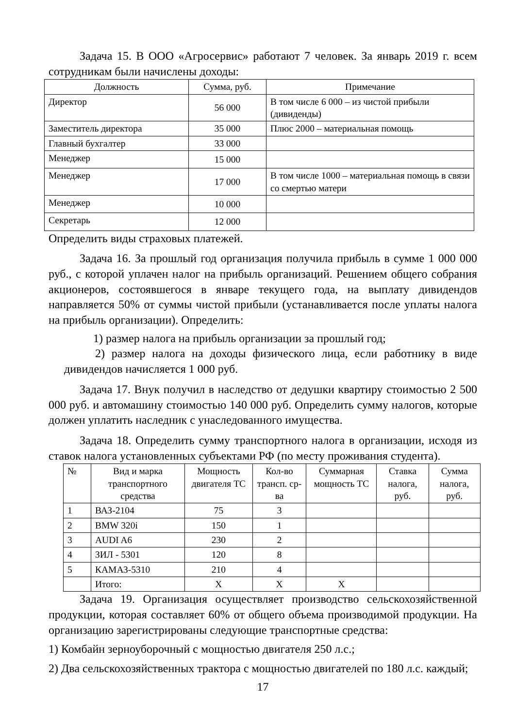Задача 15. В ООО «Агросервис» работают 7 человек. За январь 2019 г. всем сотрудникам были начислены доходы:
| Должность | Сумма, руб. | Примечание |
| --- | --- | --- |
| Директор | 56 000 | В том числе 6 000 – из чистой прибыли (дивиденды) |
| Заместитель директора | 35 000 | Плюс 2000 – материальная помощь |
| Главный бухгалтер | 33 000 | |
| Менеджер | 15 000 | |
| Менеджер | 17 000 | В том числе 1000 – материальная помощь в связи со смертью матери |
| Менеджер | 10 000 | |
| Секретарь | 12 000 | |
Определить виды страховых платежей.
Задача 16. За прошлый год организация получила прибыль в сумме 1 000 000 руб., с которой уплачен налог на прибыль организаций. Решением общего собрания акционеров, состоявшегося в январе текущего года, на выплату дивидендов направляется 50% от суммы чистой прибыли (устанавливается после уплаты налога на прибыль организации). Определить:
1) размер налога на прибыль организации за прошлый год;
2) размер налога на доходы физического лица, если работнику в виде дивидендов начисляется 1 000 руб.
Задача 17. Внук получил в наследство от дедушки квартиру стоимостью 2 500 000 руб. и автомашину стоимостью 140 000 руб. Определить сумму налогов, которые должен уплатить наследник с унаследованного имущества.
Задача 18. Определить сумму транспортного налога в организации, исходя из ставок налога установленных субъектами РФ (по месту проживания студента).
| № | Вид и марка транспортного средства | Мощность двигателя ТС | Кол-во трансп. ср-ва | Суммарная мощность ТС | Ставка налога, руб. | Сумма налога, руб. |
| --- | --- | --- | --- | --- | --- | --- |
| 1 | ВАЗ-2104 | 75 | 3 | | | |
| 2 | BMW 320i | 150 | 1 | | | |
| 3 | AUDI A6 | 230 | 2 | | | |
| 4 | ЗИЛ - 5301 | 120 | 8 | | | |
| 5 | КАМАЗ-5310 | 210 | 4 | | | |
| | Итого: | Х | Х | Х | | |
Задача 19. Организация осуществляет производство сельскохозяйственной продукции, которая составляет 60% от общего объема производимой продукции. На организацию зарегистрированы следующие транспортные средства:
1) Комбайн зерноуборочный с мощностью двигателя 250 л.с.;
2) Два сельскохозяйственных трактора с мощностью двигателей по 180 л.с. каждый;
17